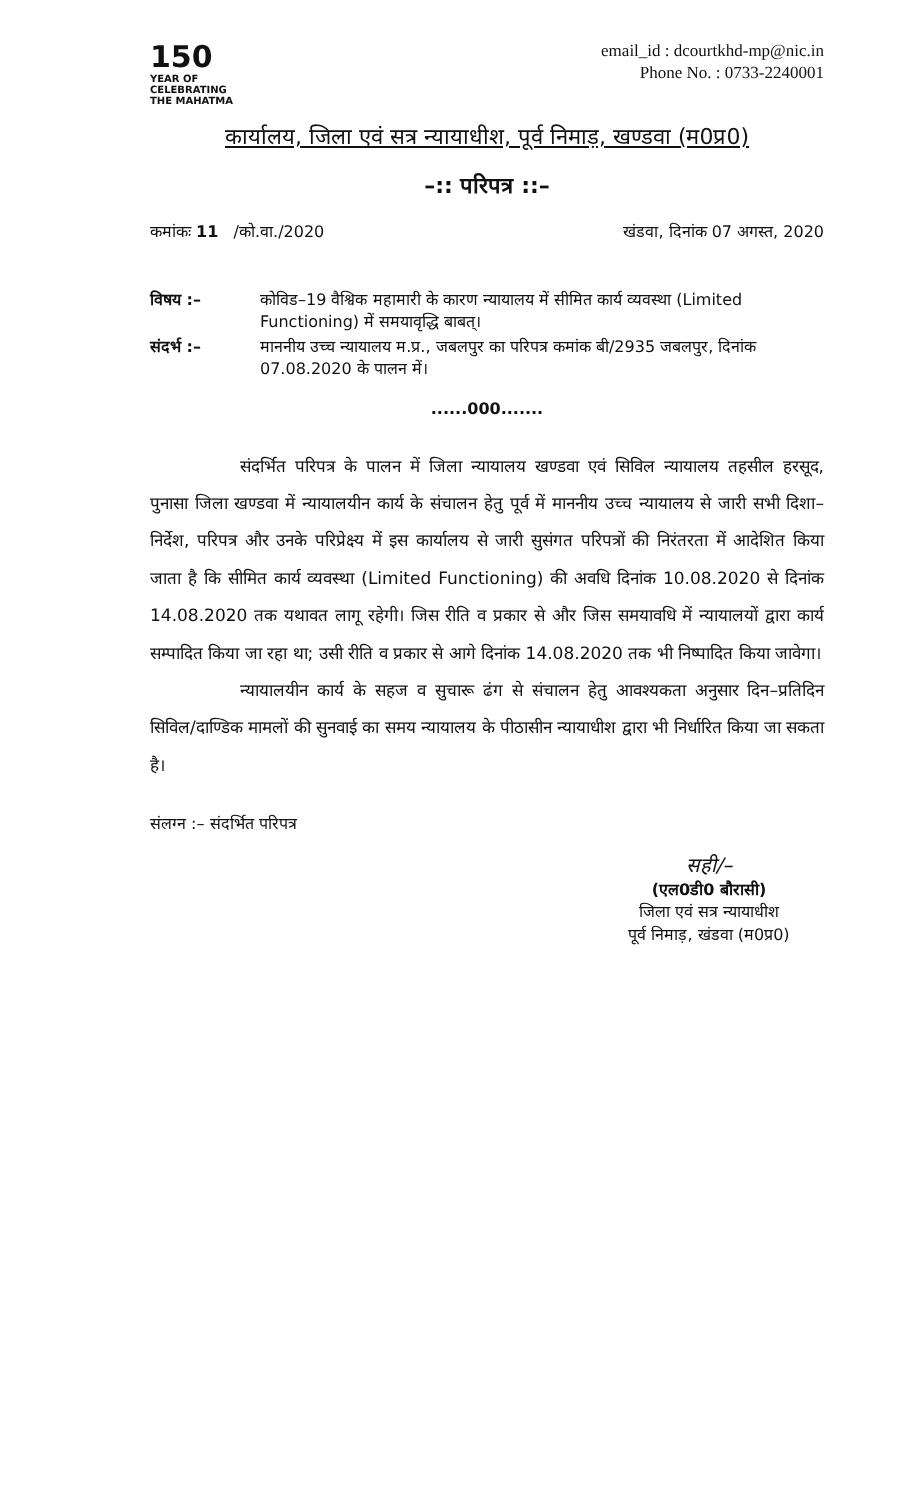150
YEAR OF
CELEBRATING
THE MAHATMA
email_id : dcourtkhd-mp@nic.in
Phone No. : 0733-2240001
कार्यालय, जिला एवं सत्र न्यायाधीश, पूर्व निमाड़, खण्डवा (म0प्र0)
–:: परिपत्र ::–
कमांकः 11 /को.वा./2020 खंडवा, दिनांक 07 अगस्त, 2020
विषय :– कोविड–19 वैश्विक महामारी के कारण न्यायालय में सीमित कार्य व्यवस्था (Limited Functioning) में समयावृद्धि बाबत्।
संदर्भ :– माननीय उच्च न्यायालय म.प्र., जबलपुर का परिपत्र कमांक बी/2935 जबलपुर, दिनांक 07.08.2020 के पालन में।
......000.......
संदर्भित परिपत्र के पालन में जिला न्यायालय खण्डवा एवं सिविल न्यायालय तहसील हरसूद, पुनासा जिला खण्डवा में न्यायालयीन कार्य के संचालन हेतु पूर्व में माननीय उच्च न्यायालय से जारी सभी दिशा–निर्देश, परिपत्र और उनके परिप्रेक्ष्य में इस कार्यालय से जारी सुसंगत परिपत्रों की निरंतरता में आदेशित किया जाता है कि सीमित कार्य व्यवस्था (Limited Functioning) की अवधि दिनांक 10.08.2020 से दिनांक 14.08.2020 तक यथावत लागू रहेगी। जिस रीति व प्रकार से और जिस समयावधि में न्यायालयों द्वारा कार्य सम्पादित किया जा रहा था; उसी रीति व प्रकार से आगे दिनांक 14.08.2020 तक भी निष्पादित किया जावेगा।
न्यायालयीन कार्य के सहज व सुचारू ढंग से संचालन हेतु आवश्यकता अनुसार दिन–प्रतिदिन सिविल/दाण्डिक मामलों की सुनवाई का समय न्यायालय के पीठासीन न्यायाधीश द्वारा भी निर्धारित किया जा सकता है।
संलग्न :– संदर्भित परिपत्र
सही/–
(एल0डी0 बौरासी)
जिला एवं सत्र न्यायाधीश
पूर्व निमाड़, खंडवा (म0प्र0)